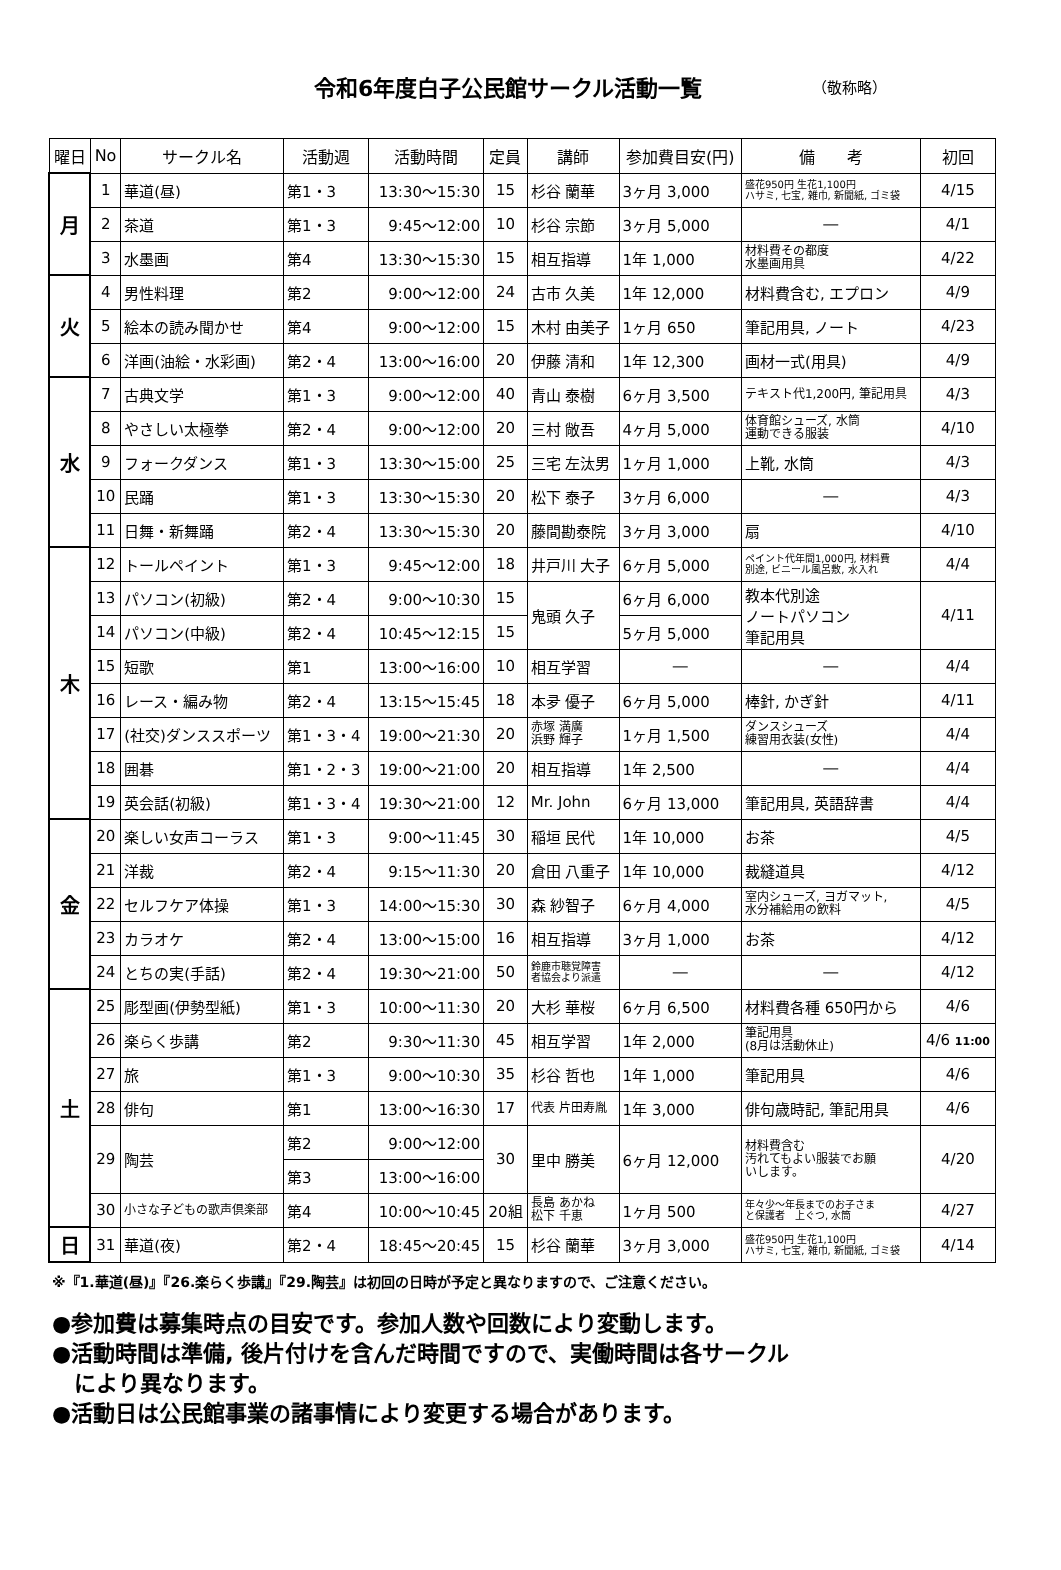令和6年度白子公民館サークル活動一覧
（敬称略）
| 曜日 | No | サークル名 | 活動週 | 活動時間 | 定員 | 講師 | 参加費目安(円) | 備 考 | 初回 |
| --- | --- | --- | --- | --- | --- | --- | --- | --- | --- |
| 月 | 1 | 華道(昼) | 第1・3 | 13:30～15:30 | 15 | 杉谷 蘭華 | 3ヶ月 3,000 | 盛花950円 生花1,100円 ハサミ, 七宝, 雑巾, 新聞紙, ゴミ袋 | 4/15 |
| | 2 | 茶道 | 第1・3 | 9:45～12:00 | 10 | 杉谷 宗節 | 3ヶ月 5,000 | ― | 4/1 |
| | 3 | 水墨画 | 第4 | 13:30～15:30 | 15 | 相互指導 | 1年 1,000 | 材料費その都度 水墨画用具 | 4/22 |
| 火 | 4 | 男性料理 | 第2 | 9:00～12:00 | 24 | 古市 久美 | 1年 12,000 | 材料費含む, エプロン | 4/9 |
| | 5 | 絵本の読み聞かせ | 第4 | 9:00～12:00 | 15 | 木村 由美子 | 1ヶ月 650 | 筆記用具, ノート | 4/23 |
| | 6 | 洋画(油絵・水彩画) | 第2・4 | 13:00～16:00 | 20 | 伊藤 清和 | 1年 12,300 | 画材一式(用具) | 4/9 |
| 水 | 7 | 古典文学 | 第1・3 | 9:00～12:00 | 40 | 青山 泰樹 | 6ヶ月 3,500 | テキスト代1,200円, 筆記用具 | 4/3 |
| | 8 | やさしい太極拳 | 第2・4 | 9:00～12:00 | 20 | 三村 敞吾 | 4ヶ月 5,000 | 体育館シューズ, 水筒 運動できる服装 | 4/10 |
| | 9 | フォークダンス | 第1・3 | 13:30～15:00 | 25 | 三宅 左汰男 | 1ヶ月 1,000 | 上靴, 水筒 | 4/3 |
| | 10 | 民踊 | 第1・3 | 13:30～15:30 | 20 | 松下 泰子 | 3ヶ月 6,000 | ― | 4/3 |
| | 11 | 日舞・新舞踊 | 第2・4 | 13:30～15:30 | 20 | 藤間勘泰院 | 3ヶ月 3,000 | 扇 | 4/10 |
| 木 | 12 | トールペイント | 第1・3 | 9:45～12:00 | 18 | 井戸川 大子 | 6ヶ月 5,000 | ペイント代年間1,000円, 材料費 別途, ビニール風呂敷, 水入れ | 4/4 |
| | 13 | パソコン(初級) | 第2・4 | 9:00～10:30 | 15 | 鬼頭 久子 | 6ヶ月 6,000 | 教本代別途 ノートパソコン 筆記用具 | 4/11 |
| | 14 | パソコン(中級) | 第2・4 | 10:45～12:15 | 15 | | 5ヶ月 5,000 | | |
| | 15 | 短歌 | 第1 | 13:00～16:00 | 10 | 相互学習 | ― | ― | 4/4 |
| | 16 | レース・編み物 | 第2・4 | 13:15～15:45 | 18 | 本夛 優子 | 6ヶ月 5,000 | 棒針, かぎ針 | 4/11 |
| | 17 | (社交)ダンススポーツ | 第1・3・4 | 19:00～21:30 | 20 | 赤塚 満廣 浜野 輝子 | 1ヶ月 1,500 | ダンスシューズ 練習用衣装(女性) | 4/4 |
| | 18 | 囲碁 | 第1・2・3 | 19:00～21:00 | 20 | 相互指導 | 1年 2,500 | ― | 4/4 |
| | 19 | 英会話(初級) | 第1・3・4 | 19:30～21:00 | 12 | Mr. John | 6ヶ月 13,000 | 筆記用具, 英語辞書 | 4/4 |
| 金 | 20 | 楽しい女声コーラス | 第1・3 | 9:00～11:45 | 30 | 稲垣 民代 | 1年 10,000 | お茶 | 4/5 |
| | 21 | 洋裁 | 第2・4 | 9:15～11:30 | 20 | 倉田 八重子 | 1年 10,000 | 裁縫道具 | 4/12 |
| | 22 | セルフケア体操 | 第1・3 | 14:00～15:30 | 30 | 森 紗智子 | 6ヶ月 4,000 | 室内シューズ, ヨガマット, 水分補給用の飲料 | 4/5 |
| | 23 | カラオケ | 第2・4 | 13:00～15:00 | 16 | 相互指導 | 3ヶ月 1,000 | お茶 | 4/12 |
| | 24 | とちの実(手話) | 第2・4 | 19:30～21:00 | 50 | 鈴鹿市聴覚障害 者協会より派遣 | ― | ― | 4/12 |
| 土 | 25 | 彫型画(伊勢型紙) | 第1・3 | 10:00～11:30 | 20 | 大杉 華桜 | 6ヶ月 6,500 | 材料費各種 650円から | 4/6 |
| | 26 | 楽らく歩講 | 第2 | 9:30～11:30 | 45 | 相互学習 | 1年 2,000 | 筆記用具 (8月は活動休止) | 4/6 11:00 |
| | 27 | 旅 | 第1・3 | 9:00～10:30 | 35 | 杉谷 哲也 | 1年 1,000 | 筆記用具 | 4/6 |
| | 28 | 俳句 | 第1 | 13:00～16:30 | 17 | 代表 片田寿胤 | 1年 3,000 | 俳句歳時記, 筆記用具 | 4/6 |
| | 29 | 陶芸 | 第2 | 9:00～12:00 | 30 | 里中 勝美 | 6ヶ月 12,000 | 材料費含む 汚れてもよい服装でお願 いします。 | 4/20 |
| | | | 第3 | 13:00～16:00 | | | | | |
| | 30 | 小さな子どもの歌声倶楽部 | 第4 | 10:00～10:45 | 20組 | 長島 あかね 松下 千恵 | 1ヶ月 500 | 年々少～年長までのお子さま と保護者 上ぐつ, 水筒 | 4/27 |
| 日 | 31 | 華道(夜) | 第2・4 | 18:45～20:45 | 15 | 杉谷 蘭華 | 3ヶ月 3,000 | 盛花950円 生花1,100円 ハサミ, 七宝, 雑巾, 新聞紙, ゴミ袋 | 4/14 |
※『1.華道(昼)』『26.楽らく歩講』『29.陶芸』は初回の日時が予定と異なりますので、ご注意ください。
●参加費は募集時点の目安です。参加人数や回数により変動します。
●活動時間は準備, 後片付けを含んだ時間ですので、実働時間は各サークル
　により異なります。
●活動日は公民館事業の諸事情により変更する場合があります。